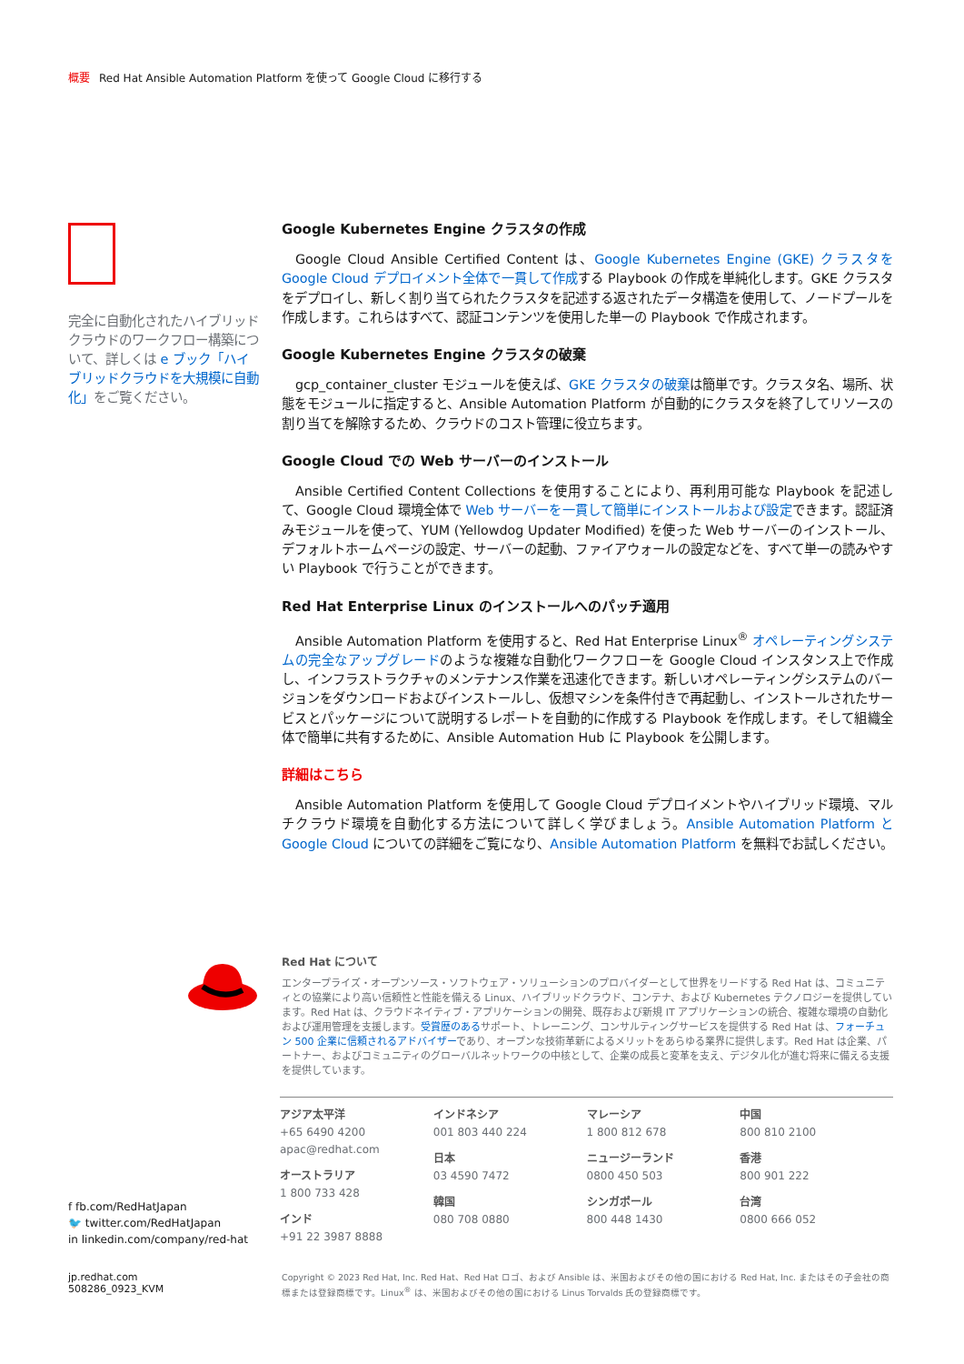概要 Red Hat Ansible Automation Platform を使って Google Cloud に移行する
完全に自動化されたハイブリッドクラウドのワークフロー構築について、詳しくは e ブック「ハイブリッドクラウドを大規模に自動化」をご覧ください。
Google Kubernetes Engine クラスタの作成
Google Cloud Ansible Certified Content は、Google Kubernetes Engine (GKE) クラスタを Google Cloud デプロイメント全体で一貫して作成する Playbook の作成を単純化します。GKE クラスタをデプロイし、新しく割り当てられたクラスタを記述する返されたデータ構造を使用して、ノードプールを作成します。これらはすべて、認証コンテンツを使用した単一の Playbook で作成されます。
Google Kubernetes Engine クラスタの破棄
gcp_container_cluster モジュールを使えば、GKE クラスタの破棄は簡単です。クラスタ名、場所、状態をモジュールに指定すると、Ansible Automation Platform が自動的にクラスタを終了してリソースの割り当てを解除するため、クラウドのコスト管理に役立ちます。
Google Cloud での Web サーバーのインストール
Ansible Certified Content Collections を使用することにより、再利用可能な Playbook を記述して、Google Cloud 環境全体で Web サーバーを一貫して簡単にインストールおよび設定できます。認証済みモジュールを使って、YUM (Yellowdog Updater Modified) を使った Web サーバーのインストール、デフォルトホームページの設定、サーバーの起動、ファイアウォールの設定などを、すべて単一の読みやすい Playbook で行うことができます。
Red Hat Enterprise Linux のインストールへのパッチ適用
Ansible Automation Platform を使用すると、Red Hat Enterprise Linux<sup>®</sup> オペレーティングシステムの完全なアップグレードのような複雑な自動化ワークフローを Google Cloud インスタンス上で作成し、インフラストラクチャのメンテナンス作業を迅速化できます。新しいオペレーティングシステムのバージョンをダウンロードおよびインストールし、仮想マシンを条件付きで再起動し、インストールされたサービスとパッケージについて説明するレポートを自動的に作成する Playbook を作成します。そして組織全体で簡単に共有するために、Ansible Automation Hub に Playbook を公開します。
詳細はこちら
Ansible Automation Platform を使用して Google Cloud デプロイメントやハイブリッド環境、マルチクラウド環境を自動化する方法について詳しく学びましょう。Ansible Automation Platform と Google Cloud についての詳細をご覧になり、Ansible Automation Platform を無料でお試しください。
Red Hat について
エンタープライズ・オープンソース・ソフトウェア・ソリューションのプロバイダーとして世界をリードする Red Hat は、コミュニティとの協業により高い信頼性と性能を備える Linux、ハイブリッドクラウド、コンテナ、および Kubernetes テクノロジーを提供しています。Red Hat は、クラウドネイティブ・アプリケーションの開発、既存および新規 IT アプリケーションの統合、複雑な環境の自動化および運用管理を支援します。受賞歴のあるサポート、トレーニング、コンサルティングサービスを提供する Red Hat は、フォーチュン 500 企業に信頼されるアドバイザーであり、オープンな技術革新によるメリットをあらゆる業界に提供します。Red Hat は企業、パートナー、およびコミュニティのグローバルネットワークの中核として、企業の成長と変革を支え、デジタル化が進む将来に備える支援を提供しています。
アジア太平洋
+65 6490 4200
apac@redhat.com
オーストラリア
1 800 733 428
インド
+91 22 3987 8888
インドネシア
001 803 440 224
日本
03 4590 7472
韓国
080 708 0880
マレーシア
1 800 812 678
ニュージーランド
0800 450 503
シンガポール
800 448 1430
中国
800 810 2100
香港
800 901 222
台湾
0800 666 052
f fb.com/RedHatJapan
🐦 twitter.com/RedHatJapan
in linkedin.com/company/red-hat
jp.redhat.com
508286_0923_KVM
Copyright © 2023 Red Hat, Inc. Red Hat、Red Hat ロゴ、および Ansible は、米国およびその他の国における Red Hat, Inc. またはその子会社の商標または登録商標です。Linux<sup>®</sup> は、米国およびその他の国における Linus Torvalds 氏の登録商標です。